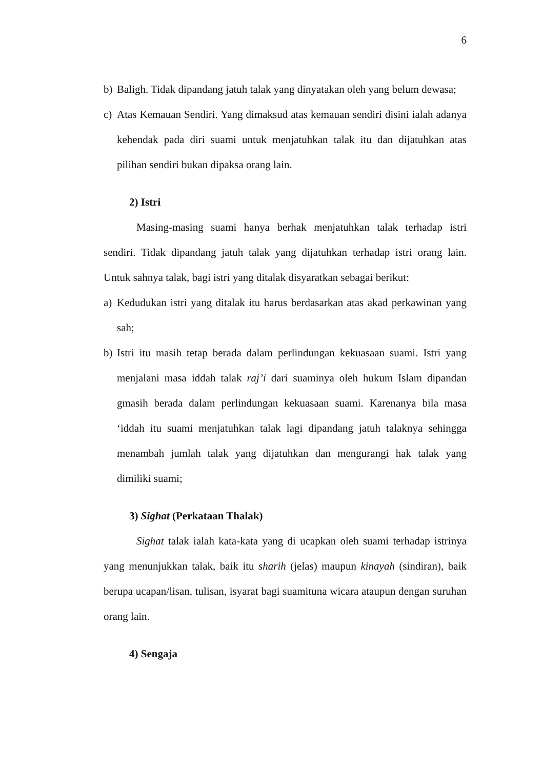6
b) Baligh. Tidak dipandang jatuh talak yang dinyatakan oleh yang belum dewasa;
c) Atas Kemauan Sendiri. Yang dimaksud atas kemauan sendiri disini ialah adanya kehendak pada diri suami untuk menjatuhkan talak itu dan dijatuhkan atas pilihan sendiri bukan dipaksa orang lain.
2) Istri
Masing-masing suami hanya berhak menjatuhkan talak terhadap istri sendiri. Tidak dipandang jatuh talak yang dijatuhkan terhadap istri orang lain. Untuk sahnya talak, bagi istri yang ditalak disyaratkan sebagai berikut:
a) Kedudukan istri yang ditalak itu harus berdasarkan atas akad perkawinan yang sah;
b) Istri itu masih tetap berada dalam perlindungan kekuasaan suami. Istri yang menjalani masa iddah talak raj’i dari suaminya oleh hukum Islam dipandan gmasih berada dalam perlindungan kekuasaan suami. Karenanya bila masa ‘iddah itu suami menjatuhkan talak lagi dipandang jatuh talaknya sehingga menambah jumlah talak yang dijatuhkan dan mengurangi hak talak yang dimiliki suami;
3) Sighat (Perkataan Thalak)
Sighat talak ialah kata-kata yang di ucapkan oleh suami terhadap istrinya yang menunjukkan talak, baik itu sharih (jelas) maupun kinayah (sindiran), baik berupa ucapan/lisan, tulisan, isyarat bagi suamituna wicara ataupun dengan suruhan orang lain.
4) Sengaja